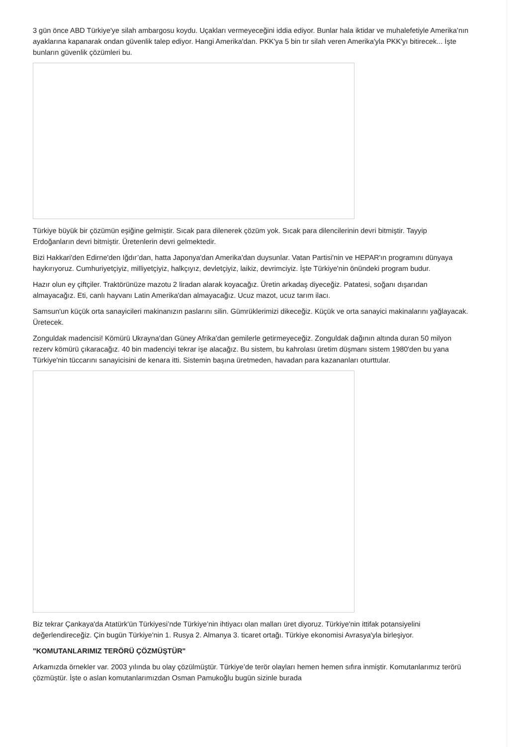3 gün önce ABD Türkiye'ye silah ambargosu koydu. Uçakları vermeyeceğini iddia ediyor. Bunlar hala iktidar ve muhalefetiyle Amerika’nın ayaklarına kapanarak ondan güvenlik talep ediyor. Hangi Amerika'dan. PKK'ya 5 bin tır silah veren Amerika'yla PKK'yı bitirecek... İşte bunların güvenlik çözümleri bu.
Türkiye büyük bir çözümün eşiğine gelmiştir. Sıcak para dilenerek çözüm yok. Sıcak para dilencilerinin devri bitmiştir. Tayyip Erdoğanların devri bitmiştir. Üretenlerin devri gelmektedir.
Bizi Hakkari'den Edirne'den Iğdır’dan, hatta Japonya'dan Amerika'dan duysunlar. Vatan Partisi'nin ve HEPAR'ın programını dünyaya haykırıyoruz. Cumhuriyetçiyiz, milliyetçiyiz, halkçıyız, devletçiyiz, laikiz, devrimciyiz. İşte Türkiye'nin önündeki program budur.
Hazır olun ey çiftçiler. Traktörünüze mazotu 2 liradan alarak koyacağız. Üretin arkadaş diyeceğiz. Patatesi, soğanı dışarıdan almayacağız. Eti, canlı hayvanı Latin Amerika'dan almayacağız. Ucuz mazot, ucuz tarım ilacı.
Samsun'un küçük orta sanayicileri makinanızın paslarını silin. Gümrüklerimizi dikeceğiz. Küçük ve orta sanayici makinalarını yağlayacak. Üretecek.
Zonguldak madencisi! Kömürü Ukrayna'dan Güney Afrika'dan gemilerle getirmeyeceğiz. Zonguldak dağının altında duran 50 milyon rezerv kömürü çıkaracağız. 40 bin madenciyi tekrar işe alacağız. Bu sistem, bu kahrolası üretim düşmanı sistem 1980'den bu yana Türkiye'nin tüccarını sanayicisini de kenara itti. Sistemin başına üretmeden, havadan para kazananları oturttular.
Biz tekrar Çankaya'da Atatürk'ün Türkiyesi’nde Türkiye’nin ihtiyacı olan malları üret diyoruz. Türkiye'nin ittifak potansiyelini değerlendireceğiz. Çin bugün Türkiye'nin 1. Rusya 2. Almanya 3. ticaret ortağı. Türkiye ekonomisi Avrasya'yla birleşiyor.
"KOMUTANLARIMIZ TERÖRÜ ÇÖZMÜŞTÜR"
Arkamızda örnekler var. 2003 yılında bu olay çözülmüştür. Türkiye’de terör olayları hemen hemen sıfıra inmiştir. Komutanlarımız terörü çözmüştür. İşte o aslan komutanlarımızdan Osman Pamukoğlu bugün sizinle burada